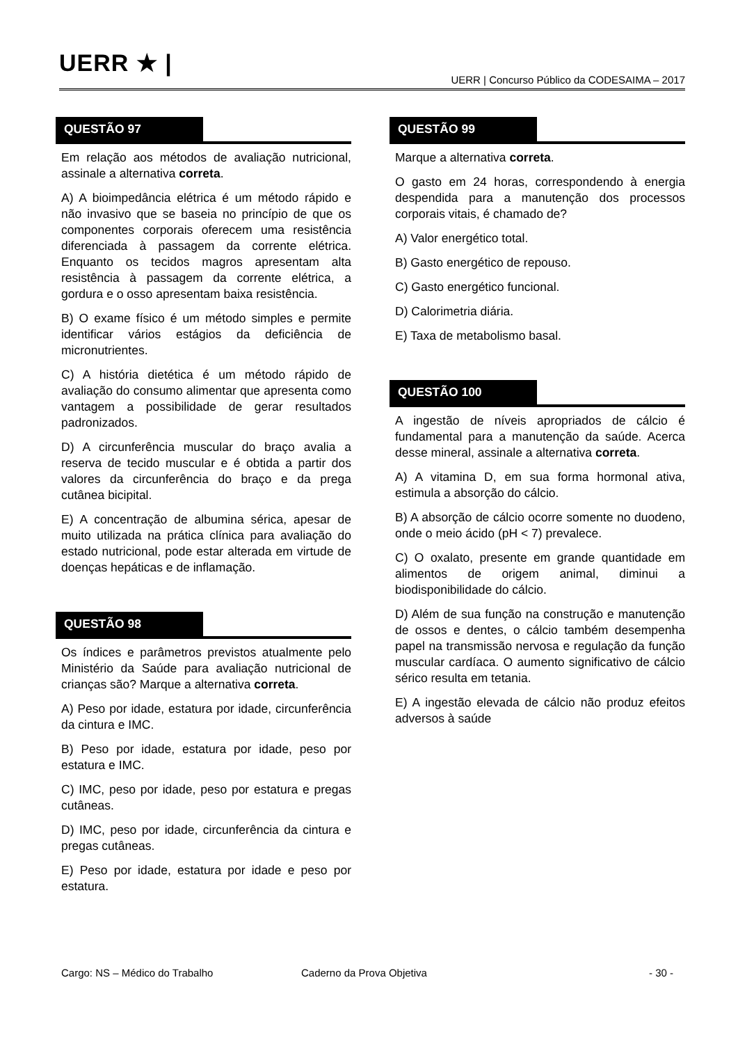UERR ★ |
UERR | Concurso Público da CODESAIMA – 2017
QUESTÃO 97
Em relação aos métodos de avaliação nutricional, assinale a alternativa correta.
A) A bioimpedância elétrica é um método rápido e não invasivo que se baseia no princípio de que os componentes corporais oferecem uma resistência diferenciada à passagem da corrente elétrica. Enquanto os tecidos magros apresentam alta resistência à passagem da corrente elétrica, a gordura e o osso apresentam baixa resistência.
B) O exame físico é um método simples e permite identificar vários estágios da deficiência de micronutrientes.
C) A história dietética é um método rápido de avaliação do consumo alimentar que apresenta como vantagem a possibilidade de gerar resultados padronizados.
D) A circunferência muscular do braço avalia a reserva de tecido muscular e é obtida a partir dos valores da circunferência do braço e da prega cutânea bicipital.
E) A concentração de albumina sérica, apesar de muito utilizada na prática clínica para avaliação do estado nutricional, pode estar alterada em virtude de doenças hepáticas e de inflamação.
QUESTÃO 98
Os índices e parâmetros previstos atualmente pelo Ministério da Saúde para avaliação nutricional de crianças são? Marque a alternativa correta.
A) Peso por idade, estatura por idade, circunferência da cintura e IMC.
B) Peso por idade, estatura por idade, peso por estatura e IMC.
C) IMC, peso por idade, peso por estatura e pregas cutâneas.
D) IMC, peso por idade, circunferência da cintura e pregas cutâneas.
E) Peso por idade, estatura por idade e peso por estatura.
QUESTÃO 99
Marque a alternativa correta.
O gasto em 24 horas, correspondendo à energia despendida para a manutenção dos processos corporais vitais, é chamado de?
A) Valor energético total.
B) Gasto energético de repouso.
C) Gasto energético funcional.
D) Calorimetria diária.
E) Taxa de metabolismo basal.
QUESTÃO 100
A ingestão de níveis apropriados de cálcio é fundamental para a manutenção da saúde. Acerca desse mineral, assinale a alternativa correta.
A) A vitamina D, em sua forma hormonal ativa, estimula a absorção do cálcio.
B) A absorção de cálcio ocorre somente no duodeno, onde o meio ácido (pH < 7) prevalece.
C) O oxalato, presente em grande quantidade em alimentos de origem animal, diminui a biodisponibilidade do cálcio.
D) Além de sua função na construção e manutenção de ossos e dentes, o cálcio também desempenha papel na transmissão nervosa e regulação da função muscular cardíaca. O aumento significativo de cálcio sérico resulta em tetania.
E) A ingestão elevada de cálcio não produz efeitos adversos à saúde
Cargo: NS – Médico do Trabalho Caderno da Prova Objetiva - 30 -